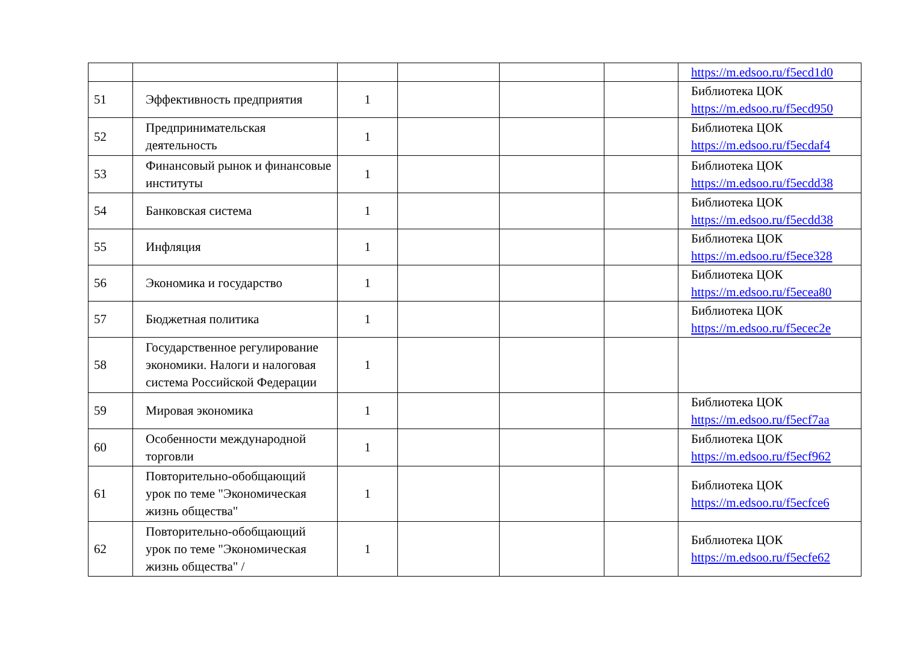| | | | | | | https://m.edsoo.ru/f5ecd1d0 |
| 51 | Эффективность предприятия | 1 | | | | Библиотека ЦОК https://m.edsoo.ru/f5ecd950 |
| 52 | Предпринимательская деятельность | 1 | | | | Библиотека ЦОК https://m.edsoo.ru/f5ecdaf4 |
| 53 | Финансовый рынок и финансовые институты | 1 | | | | Библиотека ЦОК https://m.edsoo.ru/f5ecdd38 |
| 54 | Банковская система | 1 | | | | Библиотека ЦОК https://m.edsoo.ru/f5ecdd38 |
| 55 | Инфляция | 1 | | | | Библиотека ЦОК https://m.edsoo.ru/f5ece328 |
| 56 | Экономика и государство | 1 | | | | Библиотека ЦОК https://m.edsoo.ru/f5ecea80 |
| 57 | Бюджетная политика | 1 | | | | Библиотека ЦОК https://m.edsoo.ru/f5ecec2e |
| 58 | Государственное регулирование экономики. Налоги и налоговая система Российской Федерации | 1 | | | | |
| 59 | Мировая экономика | 1 | | | | Библиотека ЦОК https://m.edsoo.ru/f5ecf7aa |
| 60 | Особенности международной торговли | 1 | | | | Библиотека ЦОК https://m.edsoo.ru/f5ecf962 |
| 61 | Повторительно-обобщающий урок по теме "Экономическая жизнь общества" | 1 | | | | Библиотека ЦОК https://m.edsoo.ru/f5ecfce6 |
| 62 | Повторительно-обобщающий урок по теме "Экономическая жизнь общества" / | 1 | | | | Библиотека ЦОК https://m.edsoo.ru/f5ecfe62 |